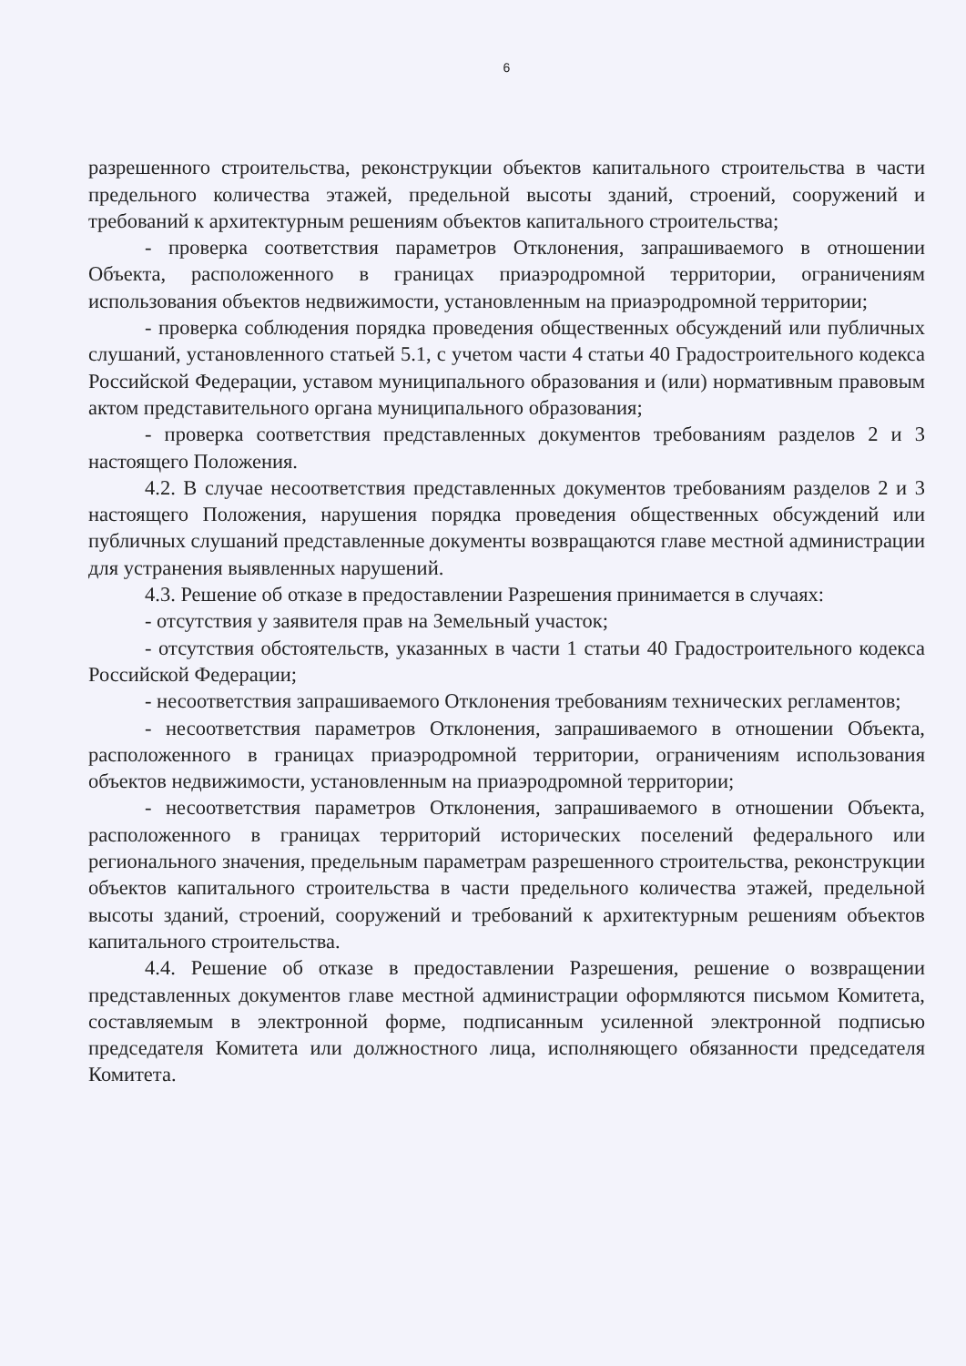6
разрешенного строительства, реконструкции объектов капитального строительства в части предельного количества этажей, предельной высоты зданий, строений, сооружений и требований к архитектурным решениям объектов капитального строительства;
- проверка соответствия параметров Отклонения, запрашиваемого в отношении Объекта, расположенного в границах приаэродромной территории, ограничениям использования объектов недвижимости, установленным на приаэродромной территории;
- проверка соблюдения порядка проведения общественных обсуждений или публичных слушаний, установленного статьей 5.1, с учетом части 4 статьи 40 Градостроительного кодекса Российской Федерации, уставом муниципального образования и (или) нормативным правовым актом представительного органа муниципального образования;
- проверка соответствия представленных документов требованиям разделов 2 и 3 настоящего Положения.
4.2. В случае несоответствия представленных документов требованиям разделов 2 и 3 настоящего Положения, нарушения порядка проведения общественных обсуждений или публичных слушаний представленные документы возвращаются главе местной администрации для устранения выявленных нарушений.
4.3. Решение об отказе в предоставлении Разрешения принимается в случаях:
- отсутствия у заявителя прав на Земельный участок;
- отсутствия обстоятельств, указанных в части 1 статьи 40 Градостроительного кодекса Российской Федерации;
- несоответствия запрашиваемого Отклонения требованиям технических регламентов;
- несоответствия параметров Отклонения, запрашиваемого в отношении Объекта, расположенного в границах приаэродромной территории, ограничениям использования объектов недвижимости, установленным на приаэродромной территории;
- несоответствия параметров Отклонения, запрашиваемого в отношении Объекта, расположенного в границах территорий исторических поселений федерального или регионального значения, предельным параметрам разрешенного строительства, реконструкции объектов капитального строительства в части предельного количества этажей, предельной высоты зданий, строений, сооружений и требований к архитектурным решениям объектов капитального строительства.
4.4. Решение об отказе в предоставлении Разрешения, решение о возвращении представленных документов главе местной администрации оформляются письмом Комитета, составляемым в электронной форме, подписанным усиленной электронной подписью председателя Комитета или должностного лица, исполняющего обязанности председателя Комитета.